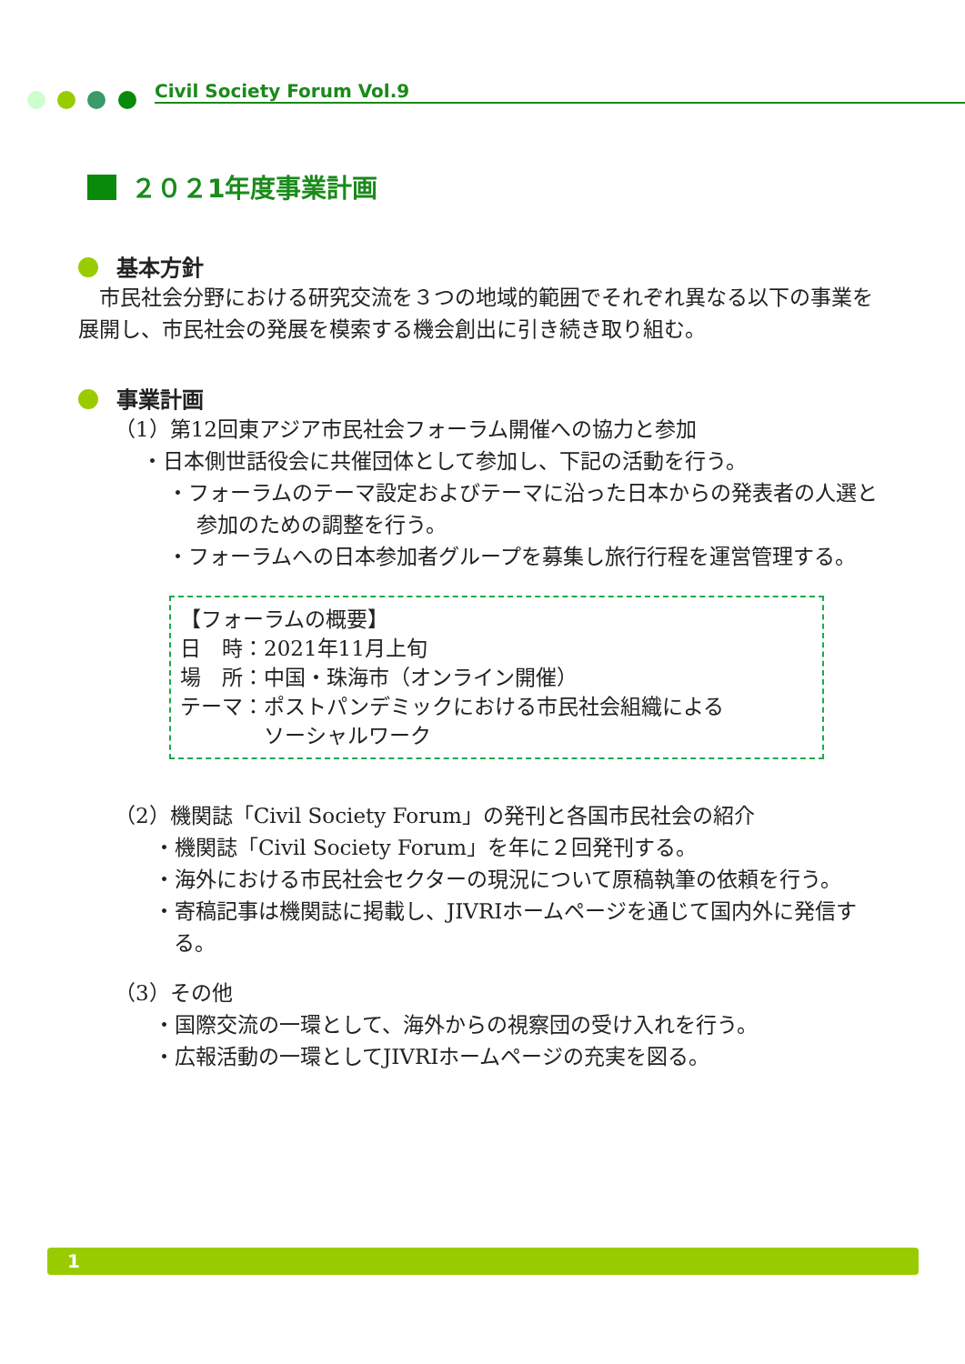Civil Society Forum Vol.9
２０２1年度事業計画
基本方針
　市民社会分野における研究交流を３つの地域的範囲でそれぞれ異なる以下の事業を展開し、市民社会の発展を模索する機会創出に引き続き取り組む。
事業計画
（1）第12回東アジア市民社会フォーラム開催への協力と参加
・日本側世話役会に共催団体として参加し、下記の活動を行う。
・フォーラムのテーマ設定およびテーマに沿った日本からの発表者の人選と参加のための調整を行う。
・フォーラムへの日本参加者グループを募集し旅行行程を運営管理する。
【フォーラムの概要】
日　時：2021年11月上旬
場　所：中国・珠海市（オンライン開催）
テーマ：ポストパンデミックにおける市民社会組織による
　　　　ソーシャルワーク
（2）機関誌「Civil Society Forum」の発刊と各国市民社会の紹介
・機関誌「Civil Society Forum」を年に２回発刊する。
・海外における市民社会セクターの現況について原稿執筆の依頼を行う。
・寄稿記事は機関誌に掲載し、JIVRIホームページを通じて国内外に発信する。
（3）その他
・国際交流の一環として、海外からの視察団の受け入れを行う。
・広報活動の一環としてJIVRIホームページの充実を図る。
1